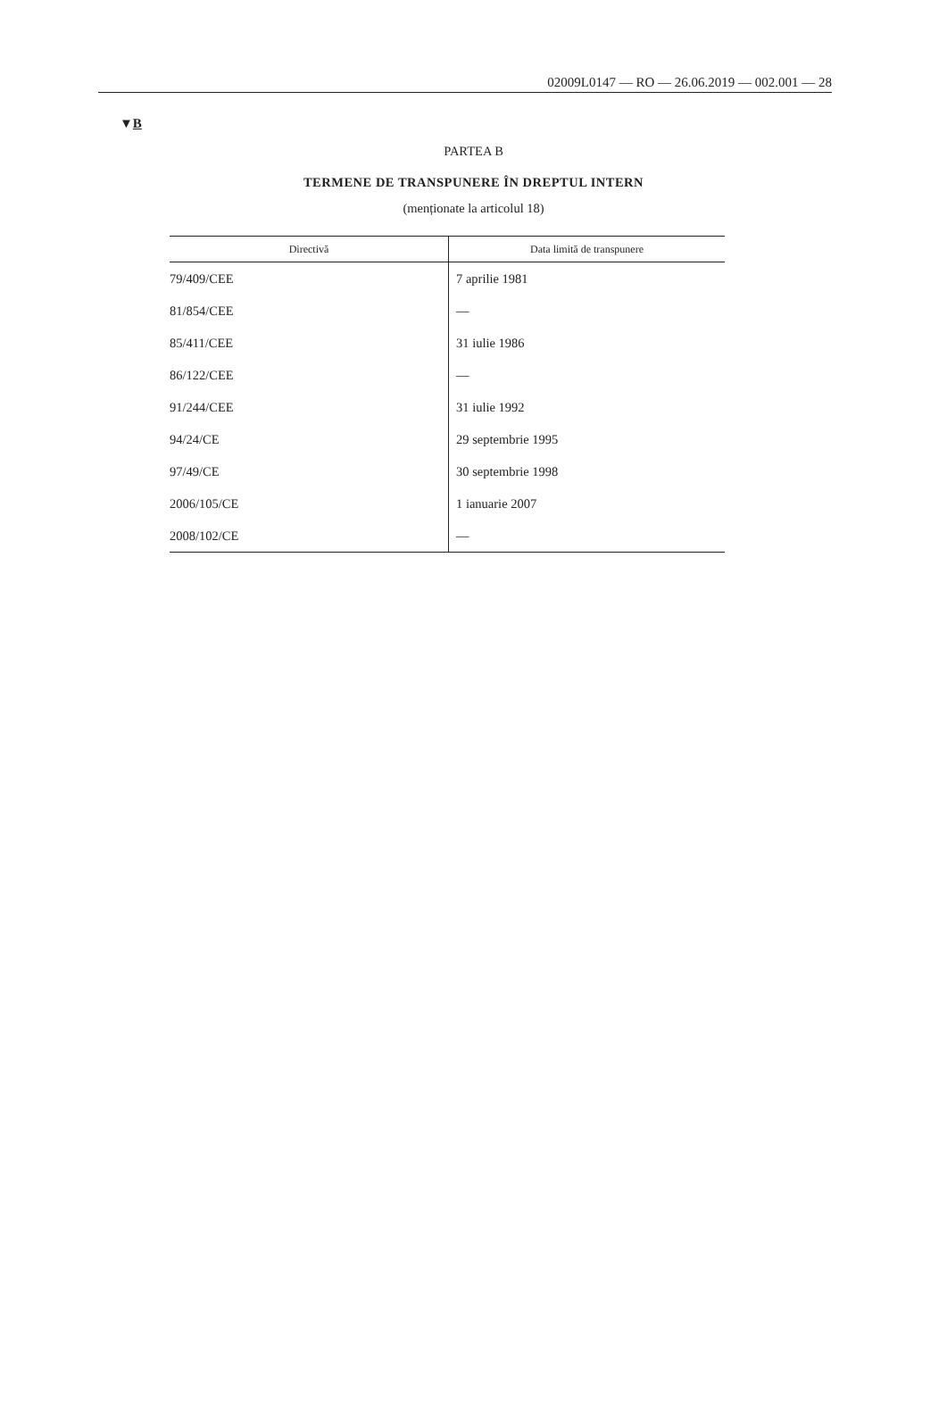02009L0147 — RO — 26.06.2019 — 002.001 — 28
▼B
PARTEA B
TERMENE DE TRANSPUNERE ÎN DREPTUL INTERN
(menționate la articolul 18)
| Directivă | Data limită de transpunere |
| --- | --- |
| 79/409/CEE | 7 aprilie 1981 |
| 81/854/CEE | — |
| 85/411/CEE | 31 iulie 1986 |
| 86/122/CEE | — |
| 91/244/CEE | 31 iulie 1992 |
| 94/24/CE | 29 septembrie 1995 |
| 97/49/CE | 30 septembrie 1998 |
| 2006/105/CE | 1 ianuarie 2007 |
| 2008/102/CE | — |